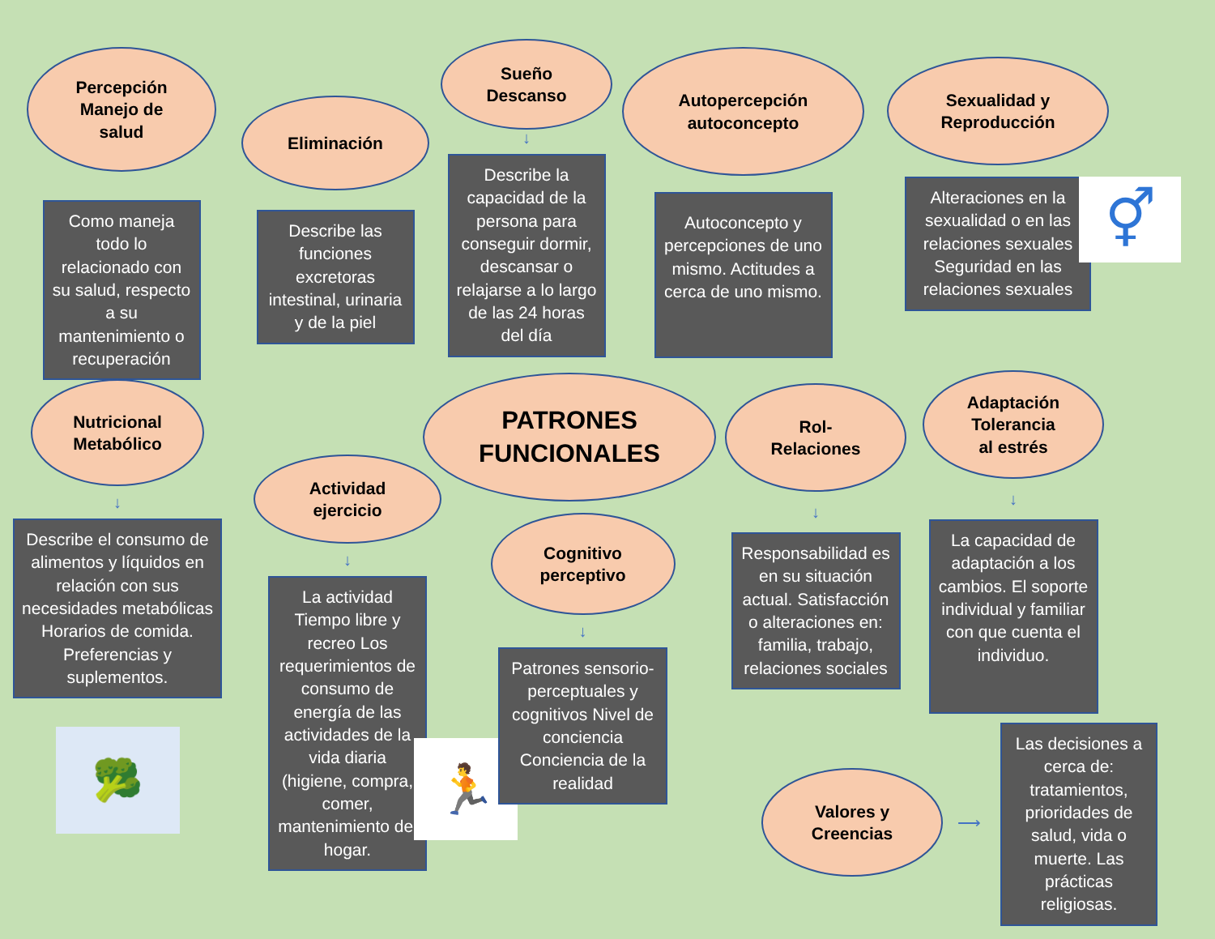Percepción
Manejo de
salud
Como maneja todo lo relacionado con su salud, respecto a su mantenimiento o recuperación
Eliminación
Describe las funciones excretoras intestinal, urinaria y de la piel
Sueño
Descanso
↓
Describe la capacidad de la persona para conseguir dormir, descansar o relajarse a lo largo de las 24 horas del día
Autopercepción
autoconcepto
Autoconcepto y percepciones de uno mismo. Actitudes a cerca de uno mismo.
Sexualidad y
Reproducción
Alteraciones en la sexualidad o en las relaciones sexuales Seguridad en las relaciones sexuales
⚥
PATRONES
FUNCIONALES
Nutricional
Metabólico
↓
Describe el consumo de alimentos y líquidos en relación con sus necesidades metabólicas Horarios de comida. Preferencias y suplementos.
🥦
Actividad
ejercicio
↓
La actividad Tiempo libre y recreo Los requerimientos de consumo de energía de las actividades de la vida diaria (higiene, compra, comer, mantenimiento del hogar.
🏃
Cognitivo
perceptivo
↓
Patrones sensorio-perceptuales y cognitivos Nivel de conciencia Conciencia de la realidad
Rol-
Relaciones
↓
Responsabilidad es en su situación actual. Satisfacción o alteraciones en: familia, trabajo, relaciones sociales
Adaptación
Tolerancia
al estrés
↓
La capacidad de adaptación a los cambios. El soporte individual y familiar con que cuenta el individuo.
Valores y
Creencias
⟶
Las decisiones a cerca de: tratamientos, prioridades de salud, vida o muerte. Las prácticas religiosas.